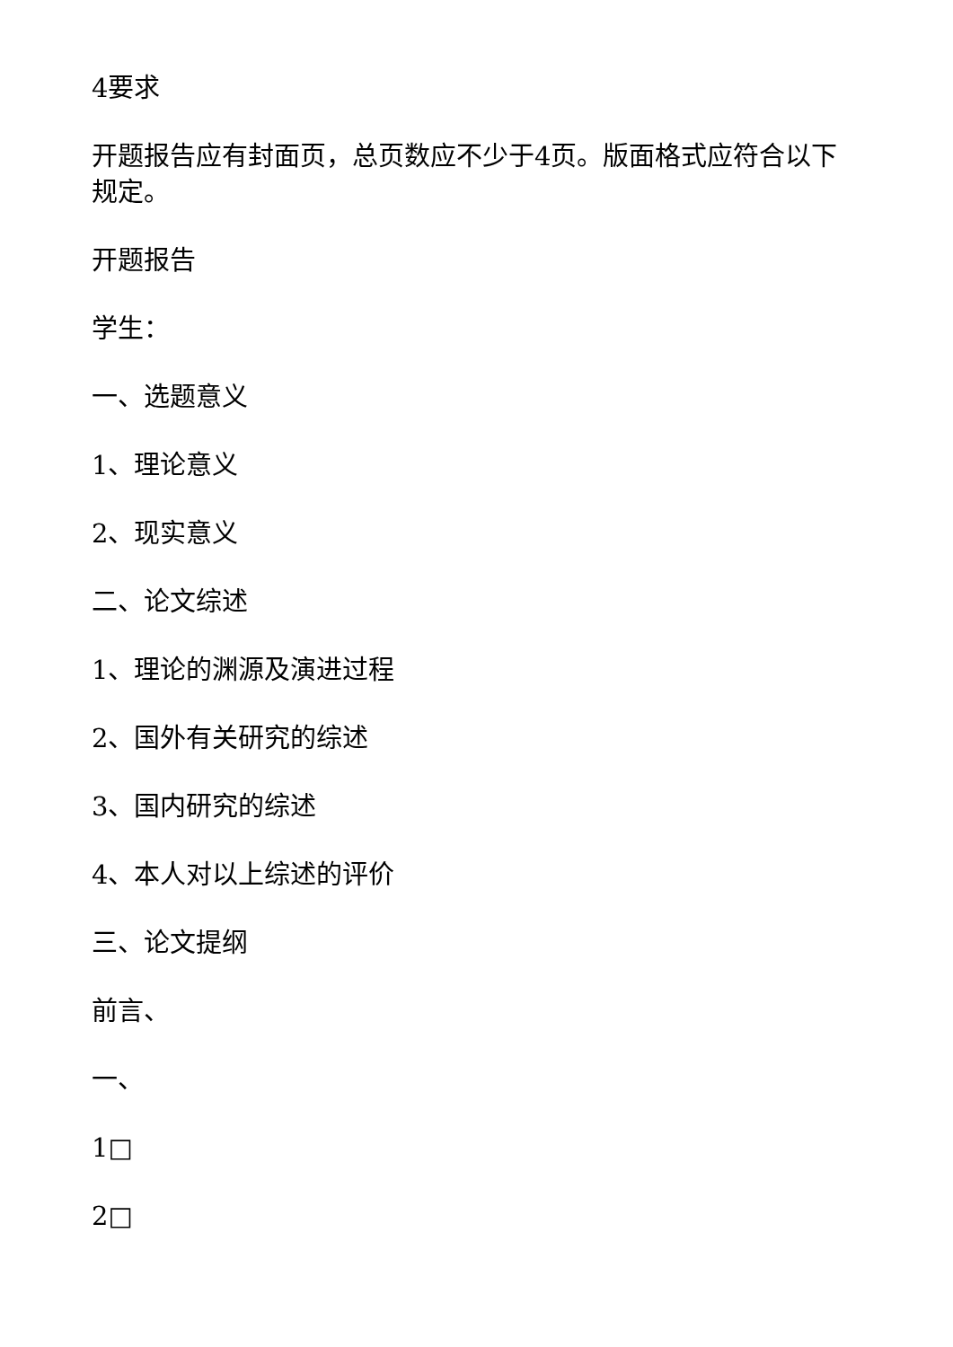4要求
开题报告应有封面页，总页数应不少于4页。版面格式应符合以下规定。
开题报告
学生：
一、选题意义
1、理论意义
2、现实意义
二、论文综述
1、理论的渊源及演进过程
2、国外有关研究的综述
3、国内研究的综述
4、本人对以上综述的评价
三、论文提纲
前言、
一、
1□
2□